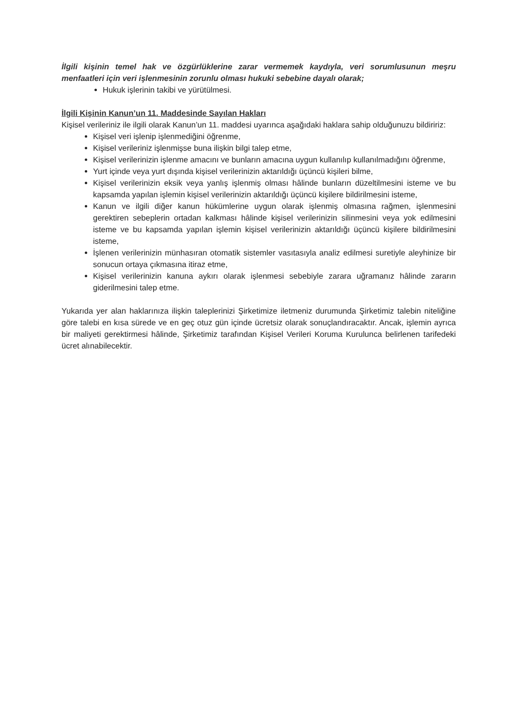İlgili kişinin temel hak ve özgürlüklerine zarar vermemek kaydıyla, veri sorumlusunun meşru menfaatleri için veri işlenmesinin zorunlu olması hukuki sebebine dayalı olarak;
Hukuk işlerinin takibi ve yürütülmesi.
İlgili Kişinin Kanun’un 11. Maddesinde Sayılan Hakları
Kişisel verileriniz ile ilgili olarak Kanun’un 11. maddesi uyarınca aşağıdaki haklara sahip olduğunuzu bildiririz:
Kişisel veri işlenip işlenmediğini öğrenme,
Kişisel verileriniz işlenmişse buna ilişkin bilgi talep etme,
Kişisel verilerinizin işlenme amacını ve bunların amacına uygun kullanılıp kullanılmadığını öğrenme,
Yurt içinde veya yurt dışında kişisel verilerinizin aktarıldığı üçüncü kişileri bilme,
Kişisel verilerinizin eksik veya yanlış işlenmiş olması hâlinde bunların düzeltilmesini isteme ve bu kapsamda yapılan işlemin kişisel verilerinizin aktarıldığı üçüncü kişilere bildirilmesini isteme,
Kanun ve ilgili diğer kanun hükümlerine uygun olarak işlenmiş olmasına rağmen, işlenmesini gerektiren sebeplerin ortadan kalkması hâlinde kişisel verilerinizin silinmesini veya yok edilmesini isteme ve bu kapsamda yapılan işlemin kişisel verilerinizin aktarıldığı üçüncü kişilere bildirilmesini isteme,
İşlenen verilerinizin münhasıran otomatik sistemler vasıtasıyla analiz edilmesi suretiyle aleyhinize bir sonucun ortaya çıkmasına itiraz etme,
Kişisel verilerinizin kanuna aykırı olarak işlenmesi sebebiyle zarara uğramanız hâlinde zararın giderilmesini talep etme.
Yukarıda yer alan haklarınıza ilişkin taleplerinizi Şirketimize iletmeniz durumunda Şirketimiz talebin niteliğine göre talebi en kısa sürede ve en geç otuz gün içinde ücretsiz olarak sonuçlandıracaktır. Ancak, işlemin ayrıca bir maliyeti gerektirmesi hâlinde, Şirketimiz tarafından Kişisel Verileri Koruma Kurulunca belirlenen tarifedeki ücret alınabilecektir.